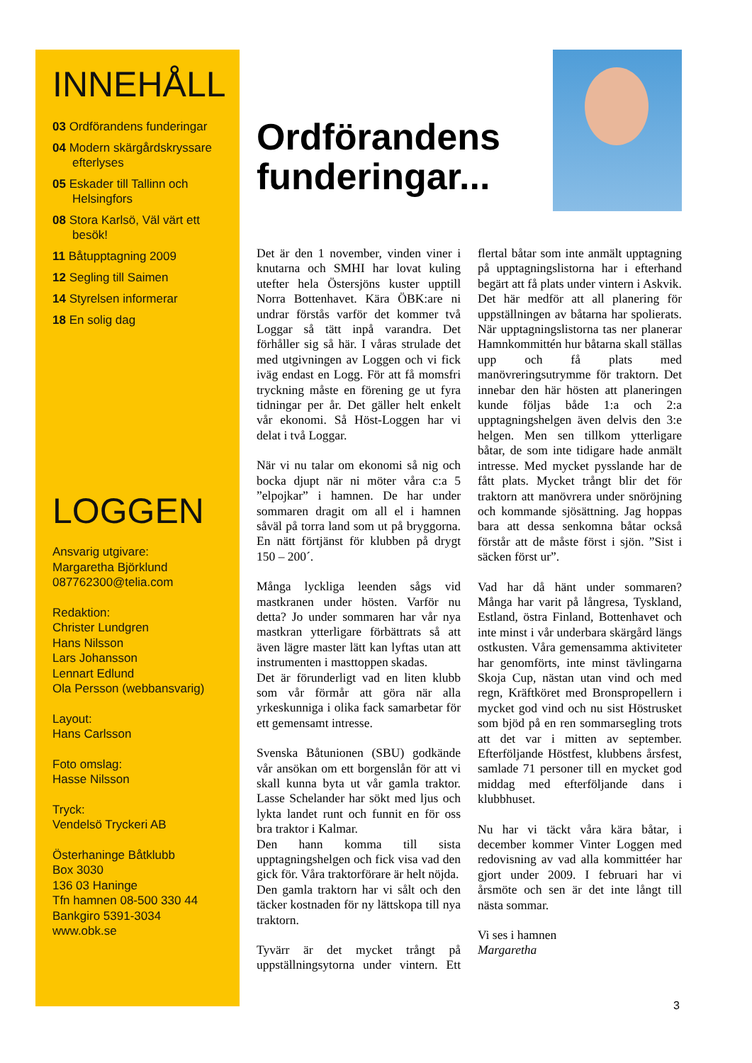INNEHÅLL
03 Ordförandens funderingar
04 Modern skärgårdskryssare efterlyses
05 Eskader till Tallinn och Helsingfors
08 Stora Karlsö, Väl värt ett besök!
11 Båtupptagning 2009
12 Segling till Saimen
14 Styrelsen informerar
18 En solig dag
LOGGEN
Ansvarig utgivare:
Margaretha Björklund
087762300@telia.com
Redaktion:
Christer Lundgren
Hans Nilsson
Lars Johansson
Lennart Edlund
Ola Persson (webbansvarig)
Layout:
Hans Carlsson
Foto omslag:
Hasse Nilsson
Tryck:
Vendelsö Tryckeri AB
Österhaninge Båtklubb
Box 3030
136 03 Haninge
Tfn hamnen 08-500 330 44
Bankgiro 5391-3034
www.obk.se
Ordförandens funderingar...
Det är den 1 november, vinden viner i knutarna och SMHI har lovat kuling utefter hela Östersjöns kuster upptill Norra Bottenhavet. Kära ÖBK:are ni undrar förstås varför det kommer två Loggar så tätt inpå varandra. Det förhåller sig så här. I våras strulade det med utgivningen av Loggen och vi fick iväg endast en Logg. För att få momsfri tryckning måste en förening ge ut fyra tidningar per år. Det gäller helt enkelt vår ekonomi. Så Höst-Loggen har vi delat i två Loggar.
När vi nu talar om ekonomi så nig och bocka djupt när ni möter våra c:a 5 ”elpojkar” i hamnen. De har under sommaren dragit om all el i hamnen såväl på torra land som ut på bryggorna. En nätt förtjänst för klubben på drygt 150 – 200´.
Många lyckliga leenden sågs vid mastkranen under hösten. Varför nu detta? Jo under sommaren har vår nya mastkran ytterligare förbättrats så att även lägre master lätt kan lyftas utan att instrumenten i masttoppen skadas.
Det är förunderligt vad en liten klubb som vår förmår att göra när alla yrkeskunniga i olika fack samarbetar för ett gemensamt intresse.
Svenska Båtunionen (SBU) godkände vår ansökan om ett borgenslån för att vi skall kunna byta ut vår gamla traktor. Lasse Schelander har sökt med ljus och lykta landet runt och funnit en för oss bra traktor i Kalmar.
Den hann komma till sista upptagningshelgen och fick visa vad den gick för. Våra traktorförare är helt nöjda.
Den gamla traktorn har vi sålt och den täcker kostnaden för ny lättskopa till nya traktorn.
Tyvärr är det mycket trångt på uppställningsytorna under vintern. Ett flertal båtar som inte anmält upptagning på upptagningslistorna har i efterhand begärt att få plats under vintern i Askvik. Det här medför att all planering för uppställningen av båtarna har spolierats. När upptagningslistorna tas ner planerar Hamnkommittén hur båtarna skall ställas upp och få plats med manövreringsutrymme för traktorn. Det innebar den här hösten att planeringen kunde följas både 1:a och 2:a upptagningshelgen även delvis den 3:e helgen. Men sen tillkom ytterligare båtar, de som inte tidigare hade anmält intresse. Med mycket pysslande har de fått plats. Mycket trångt blir det för traktorn att manövrera under snöröjning och kommande sjösättning. Jag hoppas bara att dessa senkomna båtar också förstår att de måste först i sjön. ”Sist i säcken först ur”.
Vad har då hänt under sommaren? Många har varit på långresa, Tyskland, Estland, östra Finland, Bottenhavet och inte minst i vår underbara skärgård längs ostkusten. Våra gemensamma aktiviteter har genomförts, inte minst tävlingarna Skoja Cup, nästan utan vind och med regn, Kräftköret med Bronspropellern i mycket god vind och nu sist Höstrusket som bjöd på en ren sommarsegling trots att det var i mitten av september. Efterföljande Höstfest, klubbens årsfest, samlade 71 personer till en mycket god middag med efterföljande dans i klubbhuset.
Nu har vi täckt våra kära båtar, i december kommer Vinter Loggen med redovisning av vad alla kommittéer har gjort under 2009. I februari har vi årsmöte och sen är det inte långt till nästa sommar.
Vi ses i hamnen
Margaretha
3